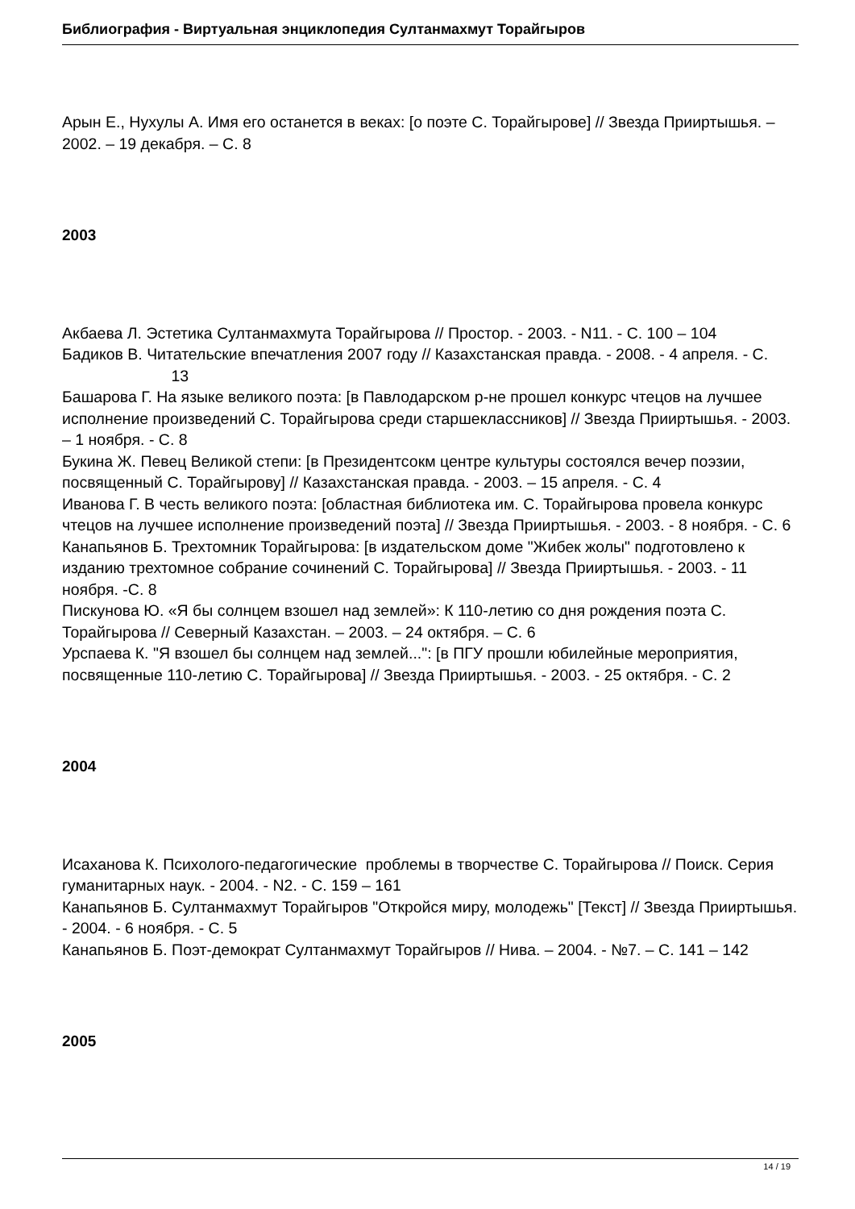Библиография - Виртуальная энциклопедия Султанмахмут Торайгыров
Арын Е., Нухулы А. Имя его останется в веках: [о поэте С. Торайгырове] // Звезда Прииртышья. – 2002. – 19 декабря. – С. 8
2003
Акбаева Л. Эстетика Султанмахмута Торайгырова // Простор. - 2003. - N11. - С. 100 – 104
Бадиков В. Читательские впечатления 2007 году // Казахстанская правда. - 2008. - 4 апреля. - С. 13
Башарова Г. На языке великого поэта: [в Павлодарском р-не прошел конкурс чтецов на лучшее исполнение произведений С. Торайгырова среди старшеклассников] // Звезда Прииртышья. - 2003. – 1 ноября. - С. 8
Букина Ж. Певец Великой степи: [в Президентсокм центре культуры состоялся вечер поэзии, посвященный С. Торайгырову] // Казахстанская правда. - 2003. – 15 апреля. - С. 4
Иванова Г. В честь великого поэта: [областная библиотека им. С. Торайгырова провела конкурс чтецов на лучшее исполнение произведений поэта] // Звезда Прииртышья. - 2003. - 8 ноября. - С. 6
Канапьянов Б. Трехтомник Торайгырова: [в издательском доме "Жибек жолы" подготовлено к изданию трехтомное собрание сочинений С. Торайгырова] // Звезда Прииртышья. - 2003. - 11 ноября. -С. 8
Пискунова Ю. «Я бы солнцем взошел над землей»: К 110-летию со дня рождения поэта С. Торайгырова // Северный Казахстан. – 2003. – 24 октября. – С. 6
Урспаева К. "Я взошел бы солнцем над землей...": [в ПГУ прошли юбилейные мероприятия, посвященные 110-летию С. Торайгырова] // Звезда Прииртышья. - 2003. - 25 октября. - С. 2
2004
Исаханова К. Психолого-педагогические проблемы в творчестве С. Торайгырова // Поиск. Серия гуманитарных наук. - 2004. - N2. - С. 159 – 161
Канапьянов Б. Султанмахмут Торайгыров "Откройся миру, молодежь" [Текст] // Звезда Прииртышья. - 2004. - 6 ноября. - С. 5
Канапьянов Б. Поэт-демократ Султанмахмут Торайгыров // Нива. – 2004. - №7. – С. 141 – 142
2005
14 / 19